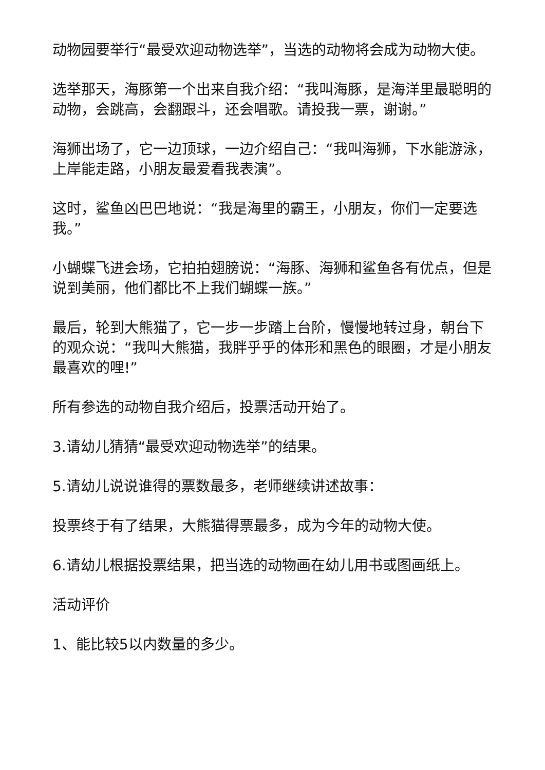动物园要举行“最受欢迎动物选举”，当选的动物将会成为动物大使。
选举那天，海豚第一个出来自我介绍：“我叫海豚，是海洋里最聪明的动物，会跳高，会翻跟斗，还会唱歌。请投我一票，谢谢。”
海狮出场了，它一边顶球，一边介绍自己：“我叫海狮，下水能游泳，上岸能走路，小朋友最爱看我表演”。
这时，鲨鱼凶巴巴地说：“我是海里的霸王，小朋友，你们一定要选我。”
小蝴蝶飞进会场，它拍拍翅膀说：“海豚、海狮和鲨鱼各有优点，但是说到美丽，他们都比不上我们蝴蝶一族。”
最后，轮到大熊猫了，它一步一步踏上台阶，慢慢地转过身，朝台下的观众说：“我叫大熊猫，我胖乎乎的体形和黑色的眼圈，才是小朋友最喜欢的哩!”
所有参选的动物自我介绍后，投票活动开始了。
3.请幼儿猜猜“最受欢迎动物选举”的结果。
5.请幼儿说说谁得的票数最多，老师继续讲述故事：
投票终于有了结果，大熊猫得票最多，成为今年的动物大使。
6.请幼儿根据投票结果，把当选的动物画在幼儿用书或图画纸上。
活动评价
1、能比较5以内数量的多少。